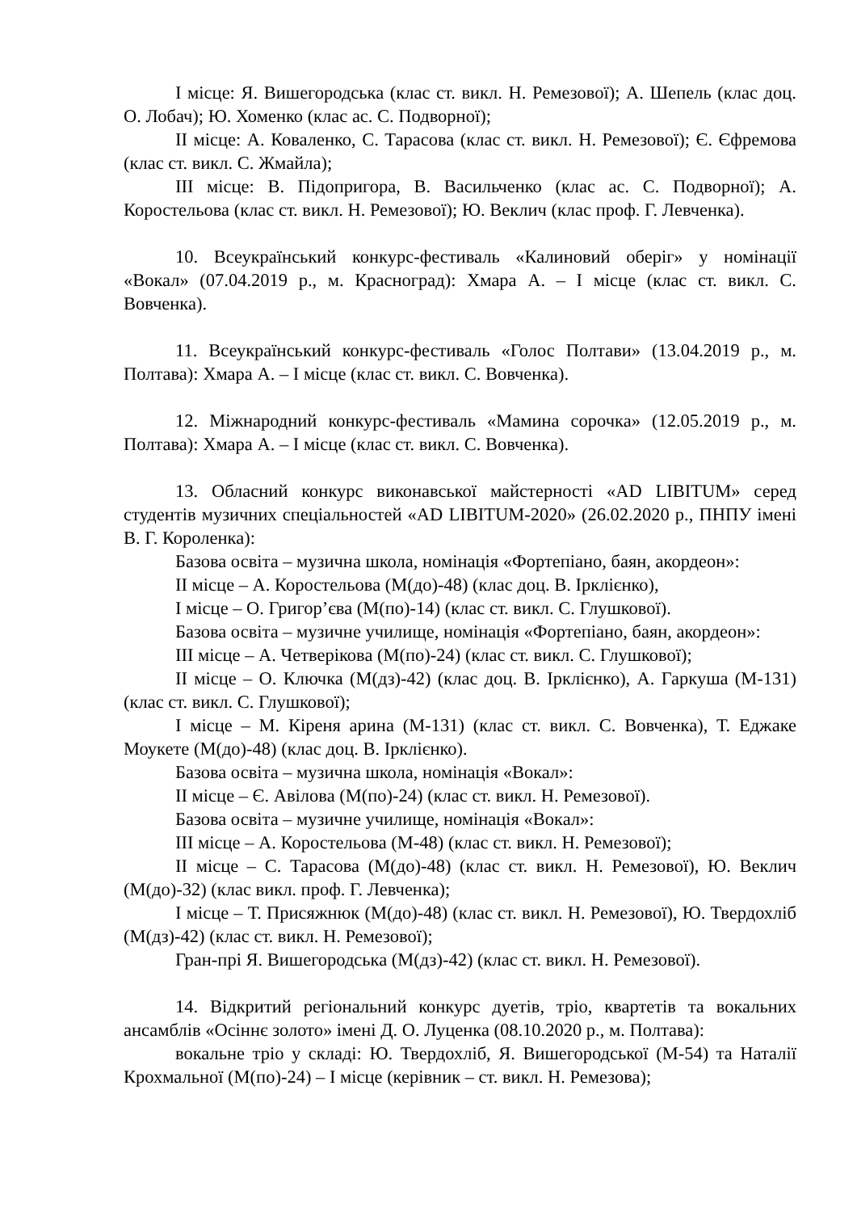І місце: Я. Вишегородська (клас ст. викл. Н. Ремезової); А. Шепель (клас доц. О. Лобач); Ю. Хоменко (клас ас. С. Подворної);
ІІ місце: А. Коваленко, С. Тарасова (клас ст. викл. Н. Ремезової); Є. Єфремова (клас ст. викл. С. Жмайла);
ІІІ місце: В. Підопригора, В. Васильченко (клас ас. С. Подворної); А. Коростельова (клас ст. викл. Н. Ремезової); Ю. Веклич (клас проф. Г. Левченка).
10. Всеукраїнський конкурс-фестиваль «Калиновий оберіг» у номінації «Вокал» (07.04.2019 р., м. Красноград): Хмара А. – І місце (клас ст. викл. С. Вовченка).
11. Всеукраїнський конкурс-фестиваль «Голос Полтави» (13.04.2019 р., м. Полтава): Хмара А. – І місце (клас ст. викл. С. Вовченка).
12. Міжнародний конкурс-фестиваль «Мамина сорочка» (12.05.2019 р., м. Полтава): Хмара А. – І місце (клас ст. викл. С. Вовченка).
13. Обласний конкурс виконавської майстерності «AD LIBITUM» серед студентів музичних спеціальностей «AD LIBITUM-2020» (26.02.2020 р., ПНПУ імені В. Г. Короленка):
Базова освіта – музична школа, номінація «Фортепіано, баян, акордеон»:
ІІ місце – А. Коростельова (М(до)-48) (клас доц. В. Ірклієнко),
І місце – О. Григор’єва (М(по)-14) (клас ст. викл. С. Глушкової).
Базова освіта – музичне училище, номінація «Фортепіано, баян, акордеон»:
ІІІ місце – А. Четверікова (М(по)-24) (клас ст. викл. С. Глушкової);
ІІ місце – О. Ключка (М(дз)-42) (клас доц. В. Ірклієнко), А. Гаркуша (М-131) (клас ст. викл. С. Глушкової);
І місце – М. Кіреня арина (М-131) (клас ст. викл. С. Вовченка), Т. Еджаке Моукете (М(до)-48) (клас доц. В. Ірклієнко).
Базова освіта – музична школа, номінація «Вокал»:
ІІ місце – Є. Авілова (М(по)-24) (клас ст. викл. Н. Ремезової).
Базова освіта – музичне училище, номінація «Вокал»:
ІІІ місце – А. Коростельова (М-48) (клас ст. викл. Н. Ремезової);
ІІ місце – С. Тарасова (М(до)-48) (клас ст. викл. Н. Ремезової), Ю. Веклич (М(до)-32) (клас викл. проф. Г. Левченка);
І місце – Т. Присяжнюк (М(до)-48) (клас ст. викл. Н. Ремезової), Ю. Твердохліб (М(дз)-42) (клас ст. викл. Н. Ремезової);
Гран-прі Я. Вишегородська (М(дз)-42) (клас ст. викл. Н. Ремезової).
14. Відкритий регіональний конкурс дуетів, тріо, квартетів та вокальних ансамблів «Осіннє золото» імені Д. О. Луценка (08.10.2020 р., м. Полтава):
вокальне тріо у складі: Ю. Твердохліб, Я. Вишегородської (М-54) та Наталії Крохмальної (М(по)-24) – І місце (керівник – ст. викл. Н. Ремезова);